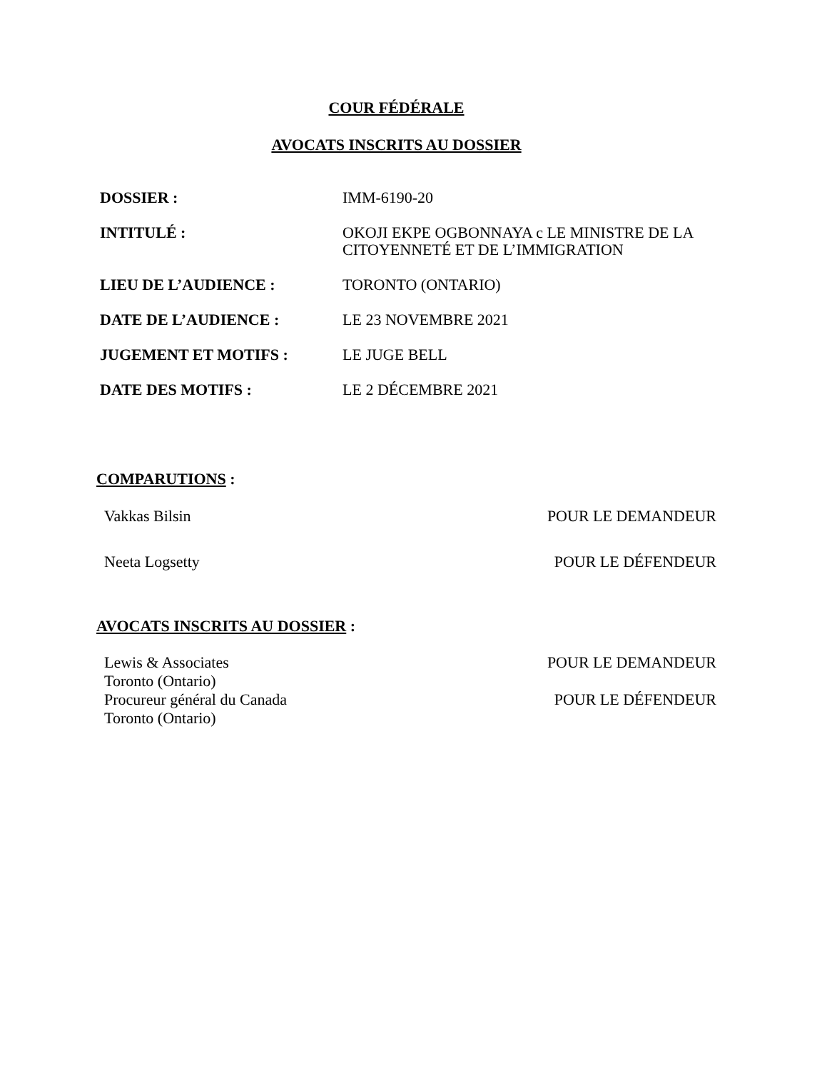COUR FÉDÉRALE
AVOCATS INSCRITS AU DOSSIER
| DOSSIER : | IMM-6190-20 |
| INTITULÉ : | OKOJI EKPE OGBONNAYA c LE MINISTRE DE LA CITOYENNETÉ ET DE L’IMMIGRATION |
| LIEU DE L’AUDIENCE : | TORONTO (ONTARIO) |
| DATE DE L’AUDIENCE : | LE 23 NOVEMBRE 2021 |
| JUGEMENT ET MOTIFS : | LE JUGE BELL |
| DATE DES MOTIFS : | LE 2 DÉCEMBRE 2021 |
COMPARUTIONS :
| Vakkas Bilsin | POUR LE DEMANDEUR |
| Neeta Logsetty | POUR LE DÉFENDEUR |
AVOCATS INSCRITS AU DOSSIER :
| Lewis & Associates Toronto (Ontario) | POUR LE DEMANDEUR |
| Procureur général du Canada Toronto (Ontario) | POUR LE DÉFENDEUR |